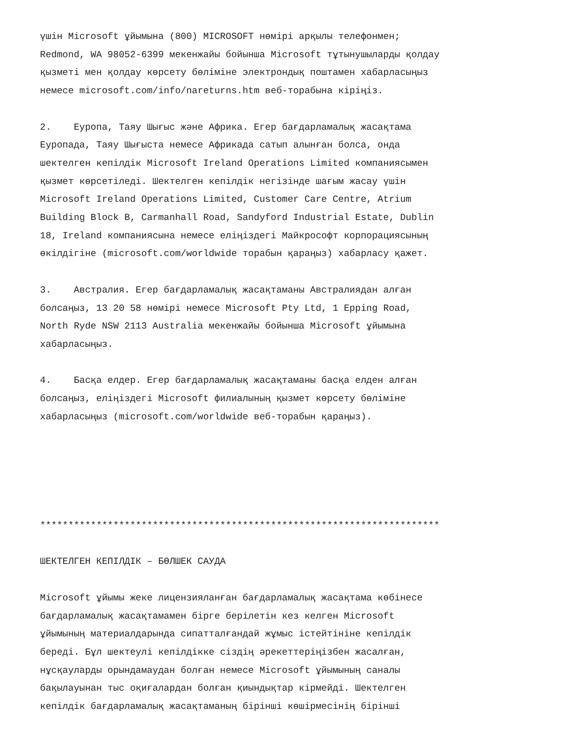үшін Microsoft ұйымына (800) MICROSOFT нөмірі арқылы телефонмен; Redmond, WA 98052-6399 мекенжайы бойынша Microsoft тұтынушыларды қолдау қызметі мен қолдау көрсету бөліміне электрондық поштамен хабарласыңыз немесе microsoft.com/info/nareturns.htm веб-торабына кіріңіз. 2. Еуропа, Таяу Шығыс және Африка. Егер бағдарламалық жасақтама Еуропада, Таяу Шығыста немесе Африкада сатып алынған болса, онда шектелген кепілдік Microsoft Ireland Operations Limited компаниясымен қызмет көрсетіледі. Шектелген кепілдік негізінде шағым жасау үшін Microsoft Ireland Operations Limited, Customer Care Centre, Atrium Building Block B, Carmanhall Road, Sandyford Industrial Estate, Dublin 18, Ireland компаниясына немесе еліңіздегі Майкрософт корпорациясының өкілдігіне (microsoft.com/worldwide торабын қараңыз) хабарласу қажет. 3. Австралия. Егер бағдарламалық жасақтаманы Австралиядан алған болсаңыз, 13 20 58 нөмірі немесе Microsoft Pty Ltd, 1 Epping Road, North Ryde NSW 2113 Australia мекенжайы бойынша Microsoft ұйымына хабарласыңыз. 4. Басқа елдер. Егер бағдарламалық жасақтаманы басқа елден алған болсаңыз, еліңіздегі Microsoft филиалының қызмет көрсету бөліміне хабарласыңыз (microsoft.com/worldwide веб-торабын қараңыз). *********************************************************************** ШЕКТЕЛГЕН КЕПІЛДІК – БӨЛШЕК САУДА Microsoft ұйымы жеке лицензияланған бағдарламалық жасақтама көбінесе бағдарламалық жасақтамамен бірге берілетін кез келген Microsoft ұйымының материалдарында сипатталғандай жұмыс істейтініне кепілдік береді. Бұл шектеулі кепілдікке сіздің әрекеттеріңізбен жасалған, нұсқауларды орындамаудан болған немесе Microsoft ұйымының саналы бақылауынан тыс оқиғалардан болған қиындықтар кірмейді. Шектелген кепілдік бағдарламалық жасақтаманың бірінші көшірмесінің бірінші